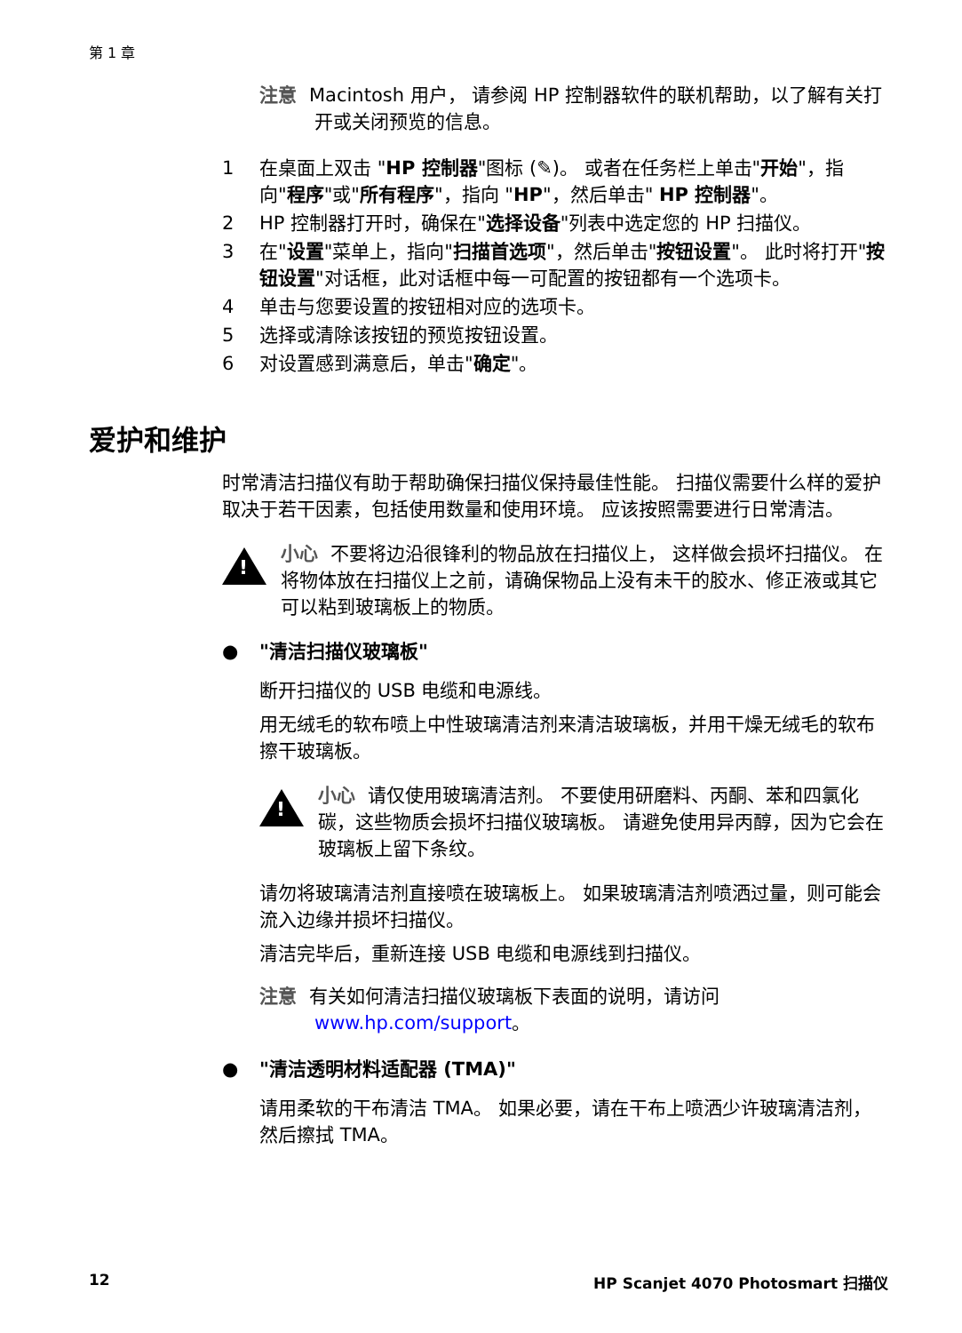第 1 章
注意 Macintosh 用户， 请参阅 HP 控制器软件的联机帮助，以了解有关打开或关闭预览的信息。
1 在桌面上双击 "HP 控制器"图标 (✎)。 或者在任务栏上单击"开始"，指向"程序"或"所有程序"，指向 "HP"，然后单击" HP 控制器"。
2 HP 控制器打开时，确保在"选择设备"列表中选定您的 HP 扫描仪。
3 在"设置"菜单上，指向"扫描首选项"，然后单击"按钮设置"。 此时将打开"按钮设置"对话框，此对话框中每一可配置的按钮都有一个选项卡。
4 单击与您要设置的按钮相对应的选项卡。
5 选择或清除该按钮的预览按钮设置。
6 对设置感到满意后，单击"确定"。
爱护和维护
时常清洁扫描仪有助于帮助确保扫描仪保持最佳性能。 扫描仪需要什么样的爱护取决于若干因素，包括使用数量和使用环境。 应该按照需要进行日常清洁。
!
小心 不要将边沿很锋利的物品放在扫描仪上， 这样做会损坏扫描仪。 在将物体放在扫描仪上之前，请确保物品上没有未干的胶水、修正液或其它可以粘到玻璃板上的物质。
● "清洁扫描仪玻璃板"
断开扫描仪的 USB 电缆和电源线。
用无绒毛的软布喷上中性玻璃清洁剂来清洁玻璃板，并用干燥无绒毛的软布擦干玻璃板。
!
小心 请仅使用玻璃清洁剂。 不要使用研磨料、丙酮、苯和四氯化碳，这些物质会损坏扫描仪玻璃板。 请避免使用异丙醇，因为它会在玻璃板上留下条纹。
请勿将玻璃清洁剂直接喷在玻璃板上。 如果玻璃清洁剂喷洒过量，则可能会流入边缘并损坏扫描仪。
清洁完毕后，重新连接 USB 电缆和电源线到扫描仪。
注意 有关如何清洁扫描仪玻璃板下表面的说明，请访问 www.hp.com/support。
● "清洁透明材料适配器 (TMA)"
请用柔软的干布清洁 TMA。 如果必要，请在干布上喷洒少许玻璃清洁剂，然后擦拭 TMA。
12
HP Scanjet 4070 Photosmart 扫描仪